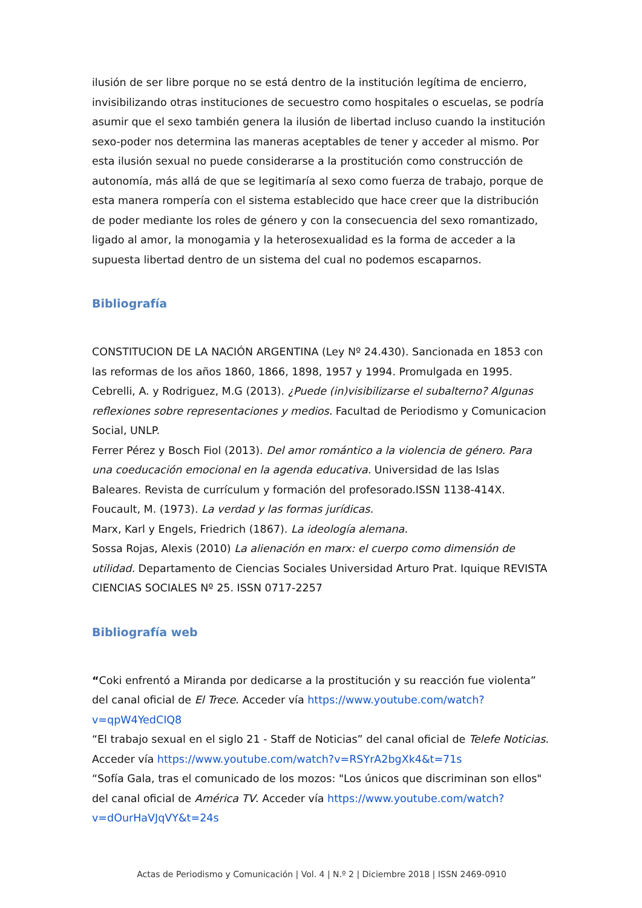ilusión de ser libre porque no se está dentro de la institución legítima de encierro, invisibilizando otras instituciones de secuestro como hospitales o escuelas, se podría asumir que el sexo también genera la ilusión de libertad incluso cuando la institución sexo-poder nos determina las maneras aceptables de tener y acceder al mismo. Por esta ilusión sexual no puede considerarse a la prostitución como construcción de autonomía, más allá de que se legitimaría al sexo como fuerza de trabajo, porque de esta manera rompería con el sistema establecido que hace creer que la distribución de poder mediante los roles de género y con la consecuencia del sexo romantizado, ligado al amor, la monogamia y la heterosexualidad es la forma de acceder a la supuesta libertad dentro de un sistema del cual no podemos escaparnos.
Bibliografía
CONSTITUCION DE LA NACIÓN ARGENTINA (Ley Nº 24.430). Sancionada en 1853 con las reformas de los años 1860, 1866, 1898, 1957 y 1994. Promulgada en 1995.
Cebrelli, A. y Rodriguez, M.G (2013). ¿Puede (in)visibilizarse el subalterno? Algunas reflexiones sobre representaciones y medios. Facultad de Periodismo y Comunicacion Social, UNLP.
Ferrer Pérez y Bosch Fiol (2013). Del amor romántico a la violencia de género. Para una coeducación emocional en la agenda educativa. Universidad de las Islas Baleares. Revista de currículum y formación del profesorado.ISSN 1138-414X.
Foucault, M. (1973). La verdad y las formas jurídicas.
Marx, Karl y Engels, Friedrich (1867). La ideología alemana.
Sossa Rojas, Alexis (2010) La alienación en marx: el cuerpo como dimensión de utilidad. Departamento de Ciencias Sociales Universidad Arturo Prat. Iquique REVISTA CIENCIAS SOCIALES Nº 25. ISSN 0717-2257
Bibliografía web
“Coki enfrentó a Miranda por dedicarse a la prostitución y su reacción fue violenta” del canal oficial de El Trece. Acceder vía https://www.youtube.com/watch?v=qpW4YedCIQ8
“El trabajo sexual en el siglo 21 - Staff de Noticias” del canal oficial de Telefe Noticias. Acceder vía https://www.youtube.com/watch?v=RSYrA2bgXk4&t=71s
“Sofía Gala, tras el comunicado de los mozos: "Los únicos que discriminan son ellos" del canal oficial de América TV. Acceder vía https://www.youtube.com/watch?v=dOurHaVJqVY&t=24s
Actas de Periodismo y Comunicación | Vol. 4 | N.º 2 | Diciembre 2018 | ISSN 2469-0910